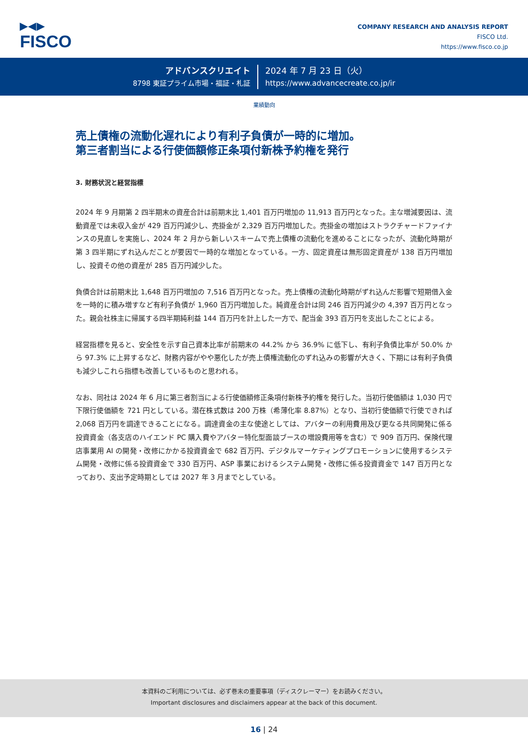▶◀▶
FISCO
COMPANY RESEARCH AND ANALYSIS REPORT
FISCO Ltd.
https://www.fisco.co.jp
アドバンスクリエイト
8798 東証プライム市場・福証・札証
2024 年 7 月 23 日（火）
https://www.advancecreate.co.jp/ir
業績動向
売上債権の流動化遅れにより有利子負債が一時的に増加。
第三者割当による行使価額修正条項付新株予約権を発行
3. 財務状況と経営指標
2024 年 9 月期第 2 四半期末の資産合計は前期末比 1,401 百万円増加の 11,913 百万円となった。主な増減要因は、流動資産では未収入金が 429 百万円減少し、売掛金が 2,329 百万円増加した。売掛金の増加はストラクチャードファイナンスの見直しを実施し、2024 年 2 月から新しいスキームで売上債権の流動化を進めることになったが、流動化時期が第 3 四半期にずれ込んだことが要因で一時的な増加となっている。一方、固定資産は無形固定資産が 138 百万円増加し、投資その他の資産が 285 百万円減少した。
負債合計は前期末比 1,648 百万円増加の 7,516 百万円となった。売上債権の流動化時期がずれ込んだ影響で短期借入金を一時的に積み増すなど有利子負債が 1,960 百万円増加した。純資産合計は同 246 百万円減少の 4,397 百万円となった。親会社株主に帰属する四半期純利益 144 百万円を計上した一方で、配当金 393 百万円を支出したことによる。
経営指標を見ると、安全性を示す自己資本比率が前期末の 44.2% から 36.9% に低下し、有利子負債比率が 50.0% から 97.3% に上昇するなど、財務内容がやや悪化したが売上債権流動化のずれ込みの影響が大きく、下期には有利子負債も減少しこれら指標も改善しているものと思われる。
なお、同社は 2024 年 6 月に第三者割当による行使価額修正条項付新株予約権を発行した。当初行使価額は 1,030 円で下限行使価額を 721 円としている。潜在株式数は 200 万株（希薄化率 8.87%）となり、当初行使価額で行使できれば 2,068 百万円を調達できることになる。調達資金の主な使途としては、アバターの利用費用及び更なる共同開発に係る投資資金（各支店のハイエンド PC 購入費やアバター特化型面談ブースの増設費用等を含む）で 909 百万円、保険代理店事業用 AI の開発・改修にかかる投資資金で 682 百万円、デジタルマーケティングプロモーションに使用するシステム開発・改修に係る投資資金で 330 百万円、ASP 事業におけるシステム開発・改修に係る投資資金で 147 百万円となっており、支出予定時期としては 2027 年 3 月までとしている。
本資料のご利用については、必ず巻末の重要事項（ディスクレーマー）をお読みください。
Important disclosures and disclaimers appear at the back of this document.
16 | 24